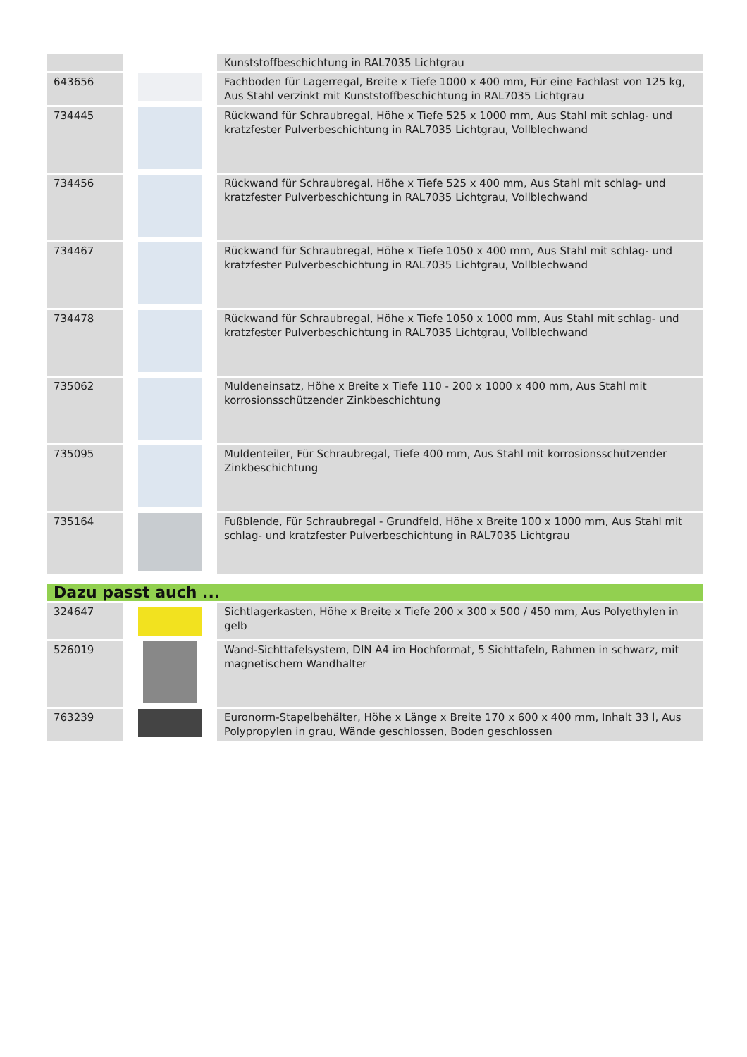| | | Kunststoffbeschichtung in RAL7035 Lichtgrau |
| 643656 | | Fachboden für Lagerregal, Breite x Tiefe 1000 x 400 mm, Für eine Fachlast von 125 kg, Aus Stahl verzinkt mit Kunststoffbeschichtung in RAL7035 Lichtgrau |
| 734445 | | Rückwand für Schraubregal, Höhe x Tiefe 525 x 1000 mm, Aus Stahl mit schlag- und kratzfester Pulverbeschichtung in RAL7035 Lichtgrau, Vollblechwand |
| 734456 | | Rückwand für Schraubregal, Höhe x Tiefe 525 x 400 mm, Aus Stahl mit schlag- und kratzfester Pulverbeschichtung in RAL7035 Lichtgrau, Vollblechwand |
| 734467 | | Rückwand für Schraubregal, Höhe x Tiefe 1050 x 400 mm, Aus Stahl mit schlag- und kratzfester Pulverbeschichtung in RAL7035 Lichtgrau, Vollblechwand |
| 734478 | | Rückwand für Schraubregal, Höhe x Tiefe 1050 x 1000 mm, Aus Stahl mit schlag- und kratzfester Pulverbeschichtung in RAL7035 Lichtgrau, Vollblechwand |
| 735062 | | Muldeneinsatz, Höhe x Breite x Tiefe 110 - 200 x 1000 x 400 mm, Aus Stahl mit korrosionsschützender Zinkbeschichtung |
| 735095 | | Muldenteiler, Für Schraubregal, Tiefe 400 mm, Aus Stahl mit korrosionsschützender Zinkbeschichtung |
| 735164 | | Fußblende, Für Schraubregal - Grundfeld, Höhe x Breite 100 x 1000 mm, Aus Stahl mit schlag- und kratzfester Pulverbeschichtung in RAL7035 Lichtgrau |
| Dazu passt auch ... | | |
| 324647 | | Sichtlagerkasten, Höhe x Breite x Tiefe 200 x 300 x 500 / 450 mm, Aus Polyethylen in gelb |
| 526019 | | Wand-Sichttafelsystem, DIN A4 im Hochformat, 5 Sichttafeln, Rahmen in schwarz, mit magnetischem Wandhalter |
| 763239 | | Euronorm-Stapelbehälter, Höhe x Länge x Breite 170 x 600 x 400 mm, Inhalt 33 l, Aus Polypropylen in grau, Wände geschlossen, Boden geschlossen |